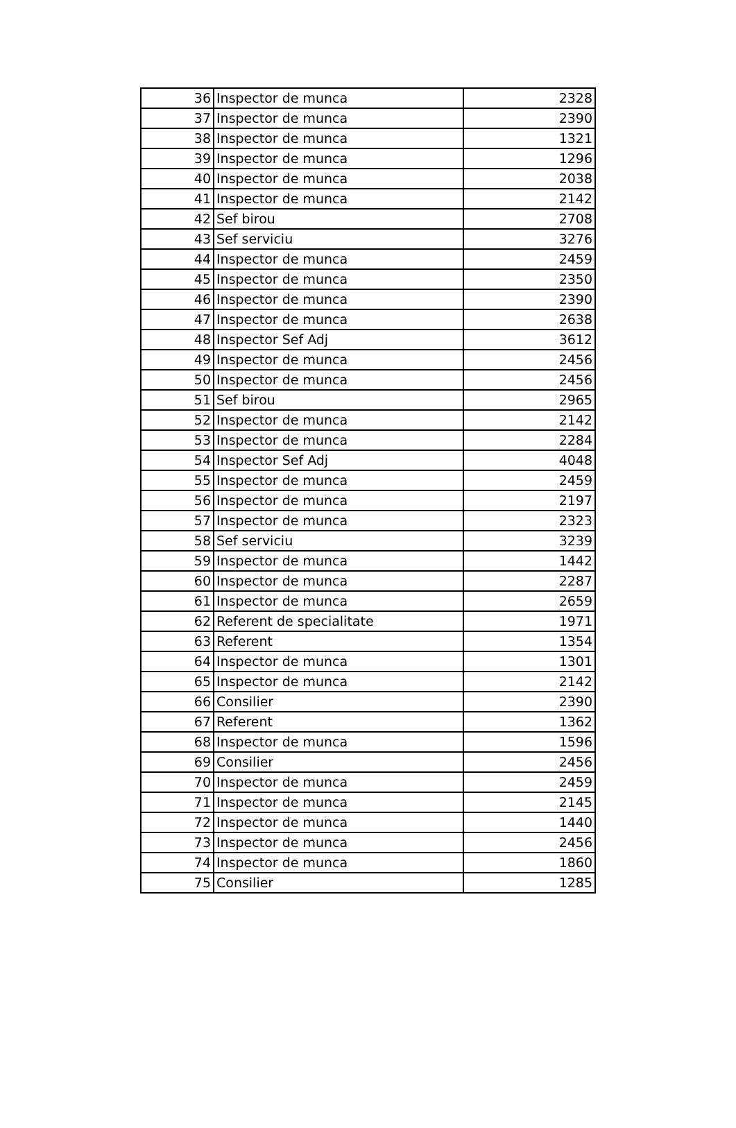| 36 | Inspector de munca | 2328 |
| 37 | Inspector de munca | 2390 |
| 38 | Inspector de munca | 1321 |
| 39 | Inspector de munca | 1296 |
| 40 | Inspector de munca | 2038 |
| 41 | Inspector de munca | 2142 |
| 42 | Sef birou | 2708 |
| 43 | Sef serviciu | 3276 |
| 44 | Inspector de munca | 2459 |
| 45 | Inspector de munca | 2350 |
| 46 | Inspector de munca | 2390 |
| 47 | Inspector de munca | 2638 |
| 48 | Inspector Sef Adj | 3612 |
| 49 | Inspector de munca | 2456 |
| 50 | Inspector de munca | 2456 |
| 51 | Sef birou | 2965 |
| 52 | Inspector de munca | 2142 |
| 53 | Inspector de munca | 2284 |
| 54 | Inspector Sef Adj | 4048 |
| 55 | Inspector de munca | 2459 |
| 56 | Inspector de munca | 2197 |
| 57 | Inspector de munca | 2323 |
| 58 | Sef serviciu | 3239 |
| 59 | Inspector de munca | 1442 |
| 60 | Inspector de munca | 2287 |
| 61 | Inspector de munca | 2659 |
| 62 | Referent de specialitate | 1971 |
| 63 | Referent | 1354 |
| 64 | Inspector de munca | 1301 |
| 65 | Inspector de munca | 2142 |
| 66 | Consilier | 2390 |
| 67 | Referent | 1362 |
| 68 | Inspector de munca | 1596 |
| 69 | Consilier | 2456 |
| 70 | Inspector de munca | 2459 |
| 71 | Inspector de munca | 2145 |
| 72 | Inspector de munca | 1440 |
| 73 | Inspector de munca | 2456 |
| 74 | Inspector de munca | 1860 |
| 75 | Consilier | 1285 |